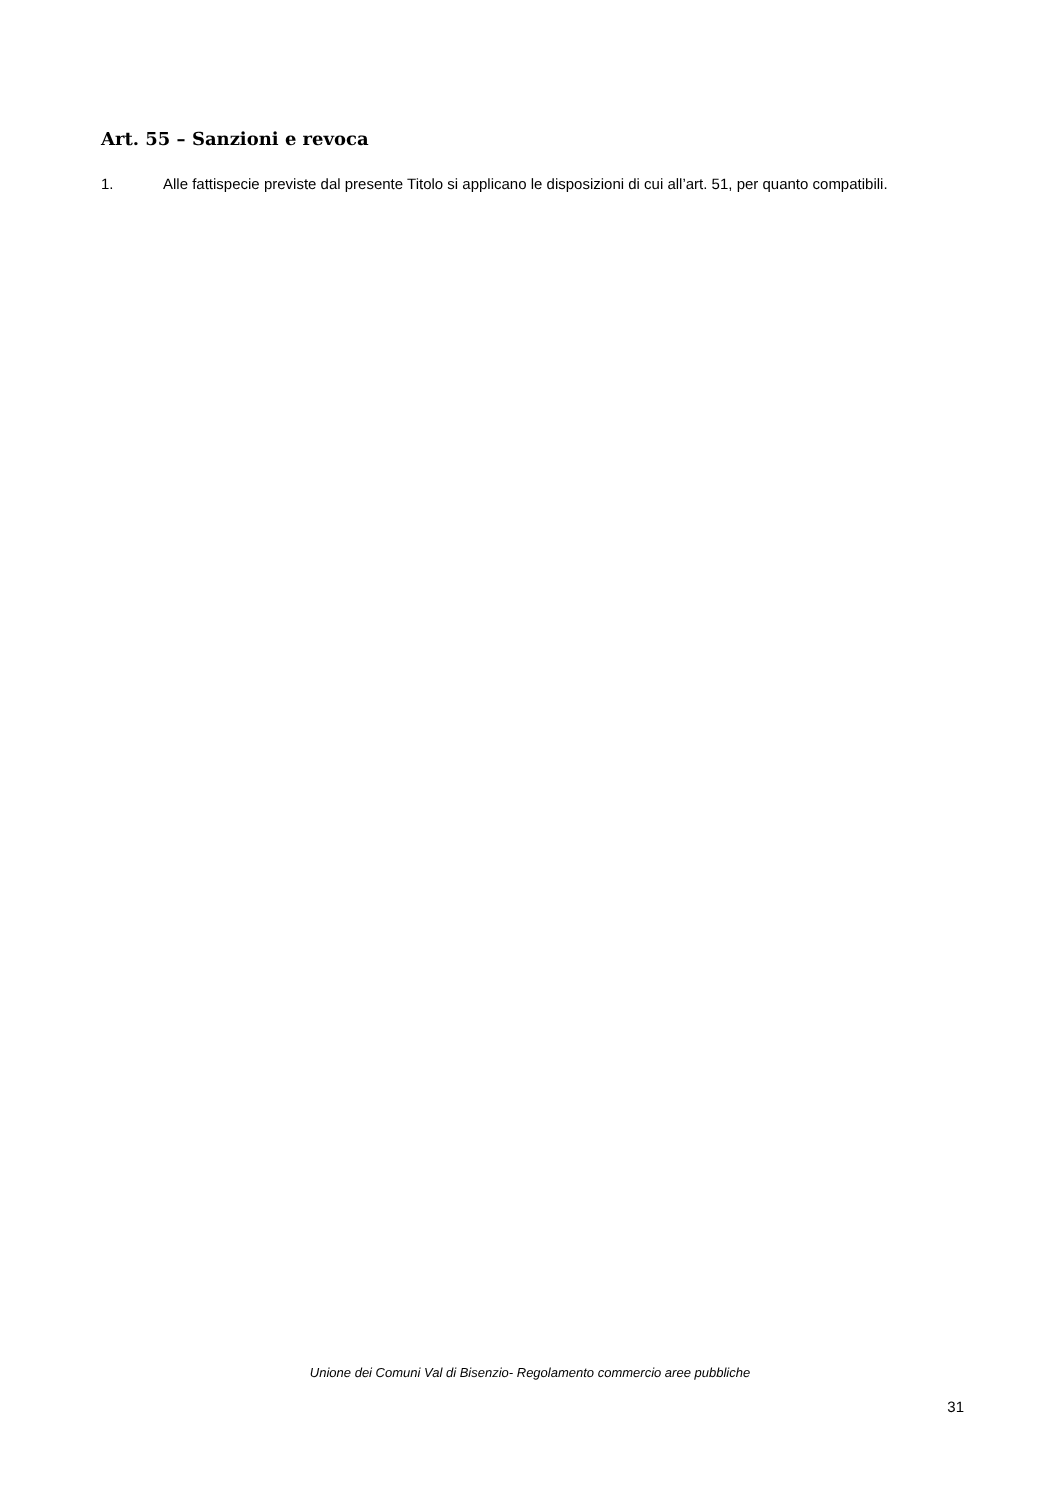Art. 55 – Sanzioni e revoca
1. Alle fattispecie previste dal presente Titolo si applicano le disposizioni di cui all’art. 51, per quanto compatibili.
Unione dei Comuni Val di Bisenzio- Regolamento commercio aree pubbliche
31